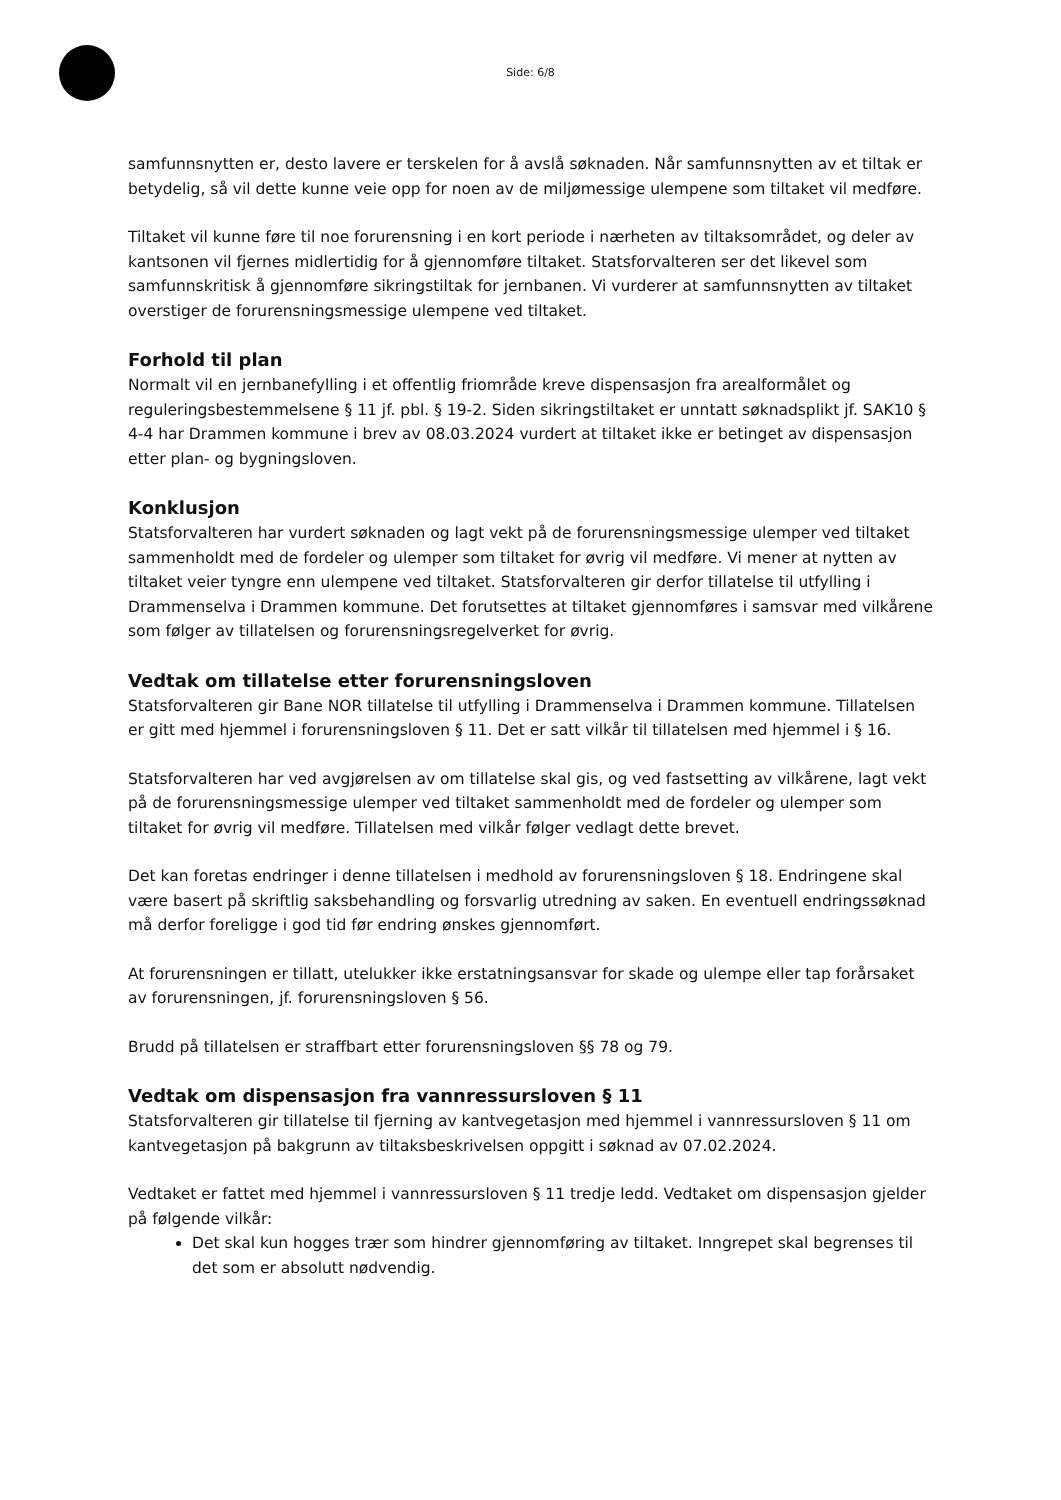Side: 6/8
samfunnsnytten er, desto lavere er terskelen for å avslå søknaden. Når samfunnsnytten av et tiltak er betydelig, så vil dette kunne veie opp for noen av de miljømessige ulempene som tiltaket vil medføre.
Tiltaket vil kunne føre til noe forurensning i en kort periode i nærheten av tiltaksområdet, og deler av kantsonen vil fjernes midlertidig for å gjennomføre tiltaket. Statsforvalteren ser det likevel som samfunnskritisk å gjennomføre sikringstiltak for jernbanen. Vi vurderer at samfunnsnytten av tiltaket overstiger de forurensningsmessige ulempene ved tiltaket.
Forhold til plan
Normalt vil en jernbanefylling i et offentlig friområde kreve dispensasjon fra arealformålet og reguleringsbestemmelsene § 11 jf. pbl. § 19-2. Siden sikringstiltaket er unntatt søknadsplikt jf. SAK10 § 4-4 har Drammen kommune i brev av 08.03.2024 vurdert at tiltaket ikke er betinget av dispensasjon etter plan- og bygningsloven.
Konklusjon
Statsforvalteren har vurdert søknaden og lagt vekt på de forurensningsmessige ulemper ved tiltaket sammenholdt med de fordeler og ulemper som tiltaket for øvrig vil medføre. Vi mener at nytten av tiltaket veier tyngre enn ulempene ved tiltaket. Statsforvalteren gir derfor tillatelse til utfylling i Drammenselva i Drammen kommune. Det forutsettes at tiltaket gjennomføres i samsvar med vilkårene som følger av tillatelsen og forurensningsregelverket for øvrig.
Vedtak om tillatelse etter forurensningsloven
Statsforvalteren gir Bane NOR tillatelse til utfylling i Drammenselva i Drammen kommune. Tillatelsen er gitt med hjemmel i forurensningsloven § 11. Det er satt vilkår til tillatelsen med hjemmel i § 16.
Statsforvalteren har ved avgjørelsen av om tillatelse skal gis, og ved fastsetting av vilkårene, lagt vekt på de forurensningsmessige ulemper ved tiltaket sammenholdt med de fordeler og ulemper som tiltaket for øvrig vil medføre. Tillatelsen med vilkår følger vedlagt dette brevet.
Det kan foretas endringer i denne tillatelsen i medhold av forurensningsloven § 18. Endringene skal være basert på skriftlig saksbehandling og forsvarlig utredning av saken. En eventuell endringssøknad må derfor foreligge i god tid før endring ønskes gjennomført.
At forurensningen er tillatt, utelukker ikke erstatningsansvar for skade og ulempe eller tap forårsaket av forurensningen, jf. forurensningsloven § 56.
Brudd på tillatelsen er straffbart etter forurensningsloven §§ 78 og 79.
Vedtak om dispensasjon fra vannressursloven § 11
Statsforvalteren gir tillatelse til fjerning av kantvegetasjon med hjemmel i vannressursloven § 11 om kantvegetasjon på bakgrunn av tiltaksbeskrivelsen oppgitt i søknad av 07.02.2024.
Vedtaket er fattet med hjemmel i vannressursloven § 11 tredje ledd. Vedtaket om dispensasjon gjelder på følgende vilkår:
Det skal kun hogges trær som hindrer gjennomføring av tiltaket. Inngrepet skal begrenses til det som er absolutt nødvendig.